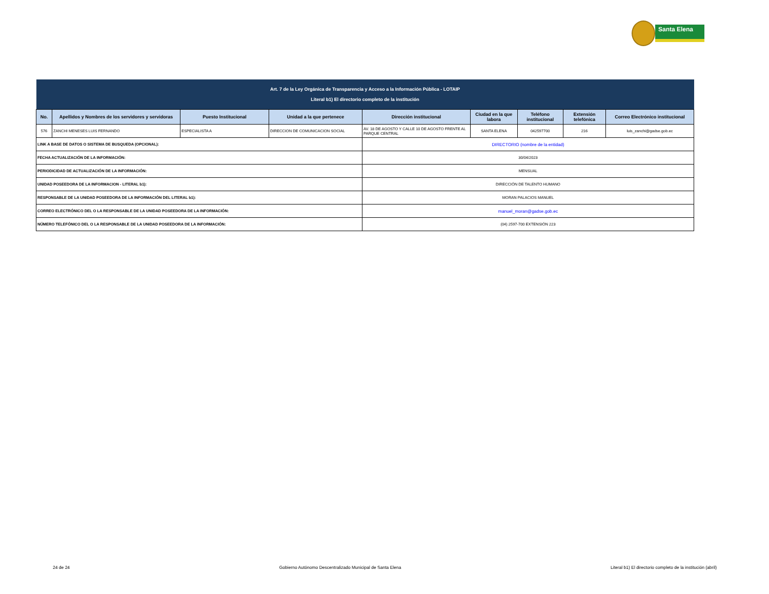Santa Elena
| Art. 7 de la Ley Orgánica de Transparencia y Acceso a la Información Pública - LOTAIP Literal b1) El directorio completo de la institución | | | | | | | | |
| No. | Apellidos y Nombres de los servidores y servidoras | Puesto Institucional | Unidad a la que pertenece | Dirección institucional | Ciudad en la que labora | Teléfono institucional | Extensión telefónica | Correo Electrónico institucional |
| 576 | ZANCHI MENESES LUIS FERNANDO | ESPECIALISTA A | DIRECCION DE COMUNICACION SOCIAL | AV. 18 DE AGOSTO Y CALLE 10 DE AGOSTO FRENTE AL PARQUE CENTRAL | SANTA ELENA | 042597700 | 216 | luis_zanchi@gadse.gob.ec |
| LINK A BASE DE DATOS O SISTEMA DE BUSQUEDA (OPCIONAL): | | | | DIRECTORIO (nombre de la entidad) | | | | |
| FECHA ACTUALIZACIÓN DE LA INFORMACIÓN: | | | | 30/04/2023 | | | | |
| PERIODICIDAD DE ACTUALIZACIÓN DE LA INFORMACIÓN: | | | | MENSUAL | | | | |
| UNIDAD POSEEDORA DE LA INFORMACION - LITERAL b1): | | | | DIRECCIÓN DE TALENTO HUMANO | | | | |
| RESPONSABLE DE LA UNIDAD POSEEDORA DE LA INFORMACIÓN DEL LITERAL b1): | | | | MORAN PALACIOS MANUEL | | | | |
| CORREO ELECTRÓNICO DEL O LA RESPONSABLE DE LA UNIDAD POSEEDORA DE LA INFORMACIÓN: | | | | manuel_moran@gadse.gob.ec | | | | |
| NÚMERO TELEFÓNICO DEL O LA RESPONSABLE DE LA UNIDAD POSEEDORA DE LA INFORMACIÓN: | | | | (04) 2597-700 EXTENSIÓN 223 | | | | |
24 de 24 Gobierno Autónomo Descentralizado Municipal de Santa Elena Literal b1) El directorio completo de la institución (abril)